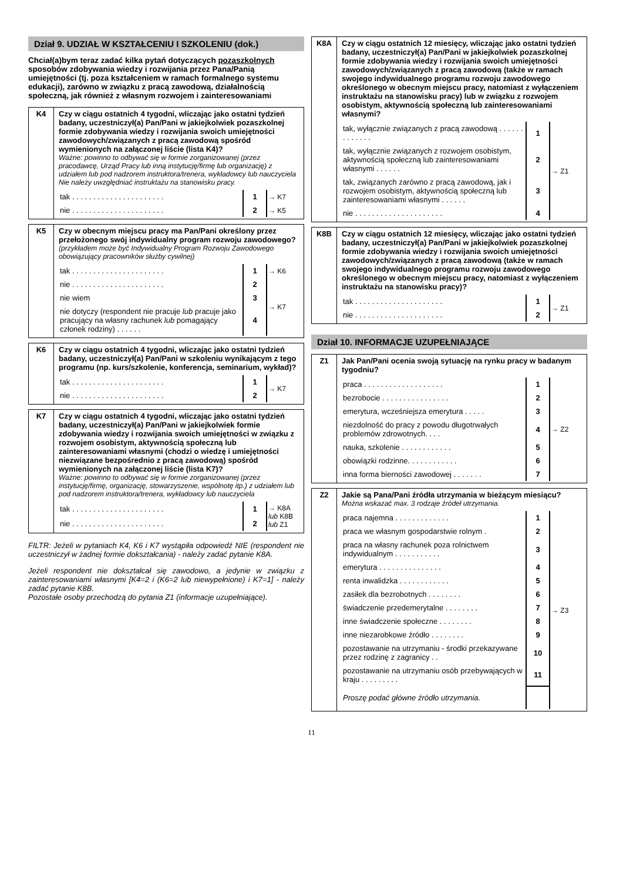Dział 9. UDZIAŁ W KSZTAŁCENIU I SZKOLENIU (dok.)
Chciał(a)bym teraz zadać kilka pytań dotyczących pozaszkolnych sposobów zdobywania wiedzy i rozwijania przez Pana/Panią umiejętności (tj. poza kształceniem w ramach formalnego systemu edukacji), zarówno w związku z pracą zawodową, działalnością społeczną, jak również z własnym rozwojem i zainteresowaniami
| K4 | Czy w ciągu ostatnich 4 tygodni, wliczając jako ostatni tydzień badany, uczestniczył(a) Pan/Pani w jakiejkolwiek pozaszkolnej formie zdobywania wiedzy i rozwijania swoich umiejętności zawodowych/związanych z pracą zawodową spośród wymienionych na załączonej liście (lista K4)? Ważne: powinno to odbywać się w formie zorganizowanej (przez pracodawcę, Urząd Pracy lub inną instytucję/firmę lub organizację) z udziałem lub pod nadzorem instruktora/trenera, wykładowcy lub nauczyciela Nie należy uwzględniać instruktażu na stanowisku pracy. / tak . . . . . . . . . . . . . . . . . . . . . . / 1 / → K7 / / nie . . . . . . . . . . . . . . . . . . . . . . / 2 / → K5 / |
| K5 | Czy w obecnym miejscu pracy ma Pan/Pani określony przez przełożonego swój indywidualny program rozwoju zawodowego? (przykładem może być Indywidualny Program Rozwoju Zawodowego obowiązujący pracowników służby cywilnej) / tak . . . . . . . . . . . . . . . . . . . . . . / 1 / → K6 / / nie . . . . . . . . . . . . . . . . . . . . . . / 2 / → K7 / / nie wiem / 3 / / / nie dotyczy (respondent nie pracuje lub pracuje jako pracujący na własny rachunek lub pomagający członek rodziny) . . . . . . / 4 / / |
| K6 | Czy w ciągu ostatnich 4 tygodni, wliczając jako ostatni tydzień badany, uczestniczył(a) Pan/Pani w szkoleniu wynikającym z tego programu (np. kurs/szkolenie, konferencja, seminarium, wykład)? / tak . . . . . . . . . . . . . . . . . . . . . . / 1 / → K7 / / nie . . . . . . . . . . . . . . . . . . . . . . / 2 / / |
| K7 | Czy w ciągu ostatnich 4 tygodni, wliczając jako ostatni tydzień badany, uczestniczył(a) Pan/Pani w jakiejkolwiek formie zdobywania wiedzy i rozwijania swoich umiejętności w związku z rozwojem osobistym, aktywnością społeczną lub zainteresowaniami własnymi (chodzi o wiedzę i umiejętności niezwiązane bezpośrednio z pracą zawodową) spośród wymienionych na załączonej liście (lista K7)? Ważne: powinno to odbywać się w formie zorganizowanej (przez instytucję/firmę, organizację, stowarzyszenie, wspólnotę itp.) z udziałem lub pod nadzorem instruktora/trenera, wykładowcy lub nauczyciela / tak . . . . . . . . . . . . . . . . . . . . . . / 1 / → K8A lub K8B lub Z1 / / nie . . . . . . . . . . . . . . . . . . . . . . / 2 / / |
FILTR: Jeżeli w pytaniach K4, K6 i K7 wystąpiła odpowiedź NIE (respondent nie uczestniczył w żadnej formie dokształcania) - należy zadać pytanie K8A.
Jeżeli respondent nie dokształcał się zawodowo, a jedynie w związku z zainteresowaniami własnymi [K4=2 i (K6=2 lub niewypełnione) i K7=1] - należy zadać pytanie K8B.
Pozostałe osoby przechodzą do pytania Z1 (informacje uzupełniające).
| K8A | Czy w ciągu ostatnich 12 miesięcy, wliczając jako ostatni tydzień badany, uczestniczył(a) Pan/Pani w jakiejkolwiek pozaszkolnej formie zdobywania wiedzy i rozwijania swoich umiejętności zawodowych/związanych z pracą zawodową (także w ramach swojego indywidualnego programu rozwoju zawodowego określonego w obecnym miejscu pracy, natomiast z wyłączeniem instruktażu na stanowisku pracy) lub w związku z rozwojem osobistym, aktywnością społeczną lub zainteresowaniami własnymi? / tak, wyłącznie związanych z pracą zawodową . . . . . . . . . . . . . / 1 / → Z1 / / tak, wyłącznie związanych z rozwojem osobistym, aktywnością społeczną lub zainteresowaniami własnymi . . . . . . / 2 / / / tak, związanych zarówno z pracą zawodową, jak i rozwojem osobistym, aktywnością społeczną lub zainteresowaniami własnymi . . . . . . / 3 / / / nie . . . . . . . . . . . . . . . . . . . . . / 4 / / |
| K8B | Czy w ciągu ostatnich 12 miesięcy, wliczając jako ostatni tydzień badany, uczestniczył(a) Pan/Pani w jakiejkolwiek pozaszkolnej formie zdobywania wiedzy i rozwijania swoich umiejętności zawodowych/związanych z pracą zawodową (także w ramach swojego indywidualnego programu rozwoju zawodowego określonego w obecnym miejscu pracy, natomiast z wyłączeniem instruktażu na stanowisku pracy)? / tak . . . . . . . . . . . . . . . . . . . . . / 1 / → Z1 / / nie . . . . . . . . . . . . . . . . . . . . . / 2 / / |
Dział 10. INFORMACJE UZUPEŁNIAJĄCE
| Z1 | Jak Pan/Pani ocenia swoją sytuację na rynku pracy w badanym tygodniu? / praca . . . . . . . . . . . . . . . . . . . / 1 / → Z2 / / bezrobocie . . . . . . . . . . . . . . . . / 2 / / / emerytura, wcześniejsza emerytura . . . . . / 3 / / / niezdolność do pracy z powodu długotrwałych problemów zdrowotnych. . . . / 4 / / / nauka, szkolenie . . . . . . . . . . . . / 5 / / / obowiązki rodzinne. . . . . . . . . . . . / 6 / / / inna forma bierności zawodowej . . . . . . . / 7 / / |
| Z2 | Jakie są Pana/Pani źródła utrzymania w bieżącym miesiącu? Można wskazać max. 3 rodzaje źródeł utrzymania. / praca najemna . . . . . . . . . . . . . / 1 / → Z3 / / praca we własnym gospodarstwie rolnym . / 2 / / / praca na własny rachunek poza rolnictwem indywidualnym . . . . . . . . . . . / 3 / / / emerytura . . . . . . . . . . . . . . . / 4 / / / renta inwalidzka . . . . . . . . . . . . / 5 / / / zasiłek dla bezrobotnych . . . . . . . . / 6 / / / świadczenie przedemerytalne . . . . . . . . / 7 / / / inne świadczenie społeczne . . . . . . . . / 8 / / / inne niezarobkowe źródło . . . . . . . . / 9 / / / pozostawanie na utrzymaniu - środki przekazywane przez rodzinę z zagranicy . . / 10 / / / pozostawanie na utrzymaniu osób przebywających w kraju . . . . . . . . . / 11 / / / Proszę podać główne źródło utrzymania. / / / |
11